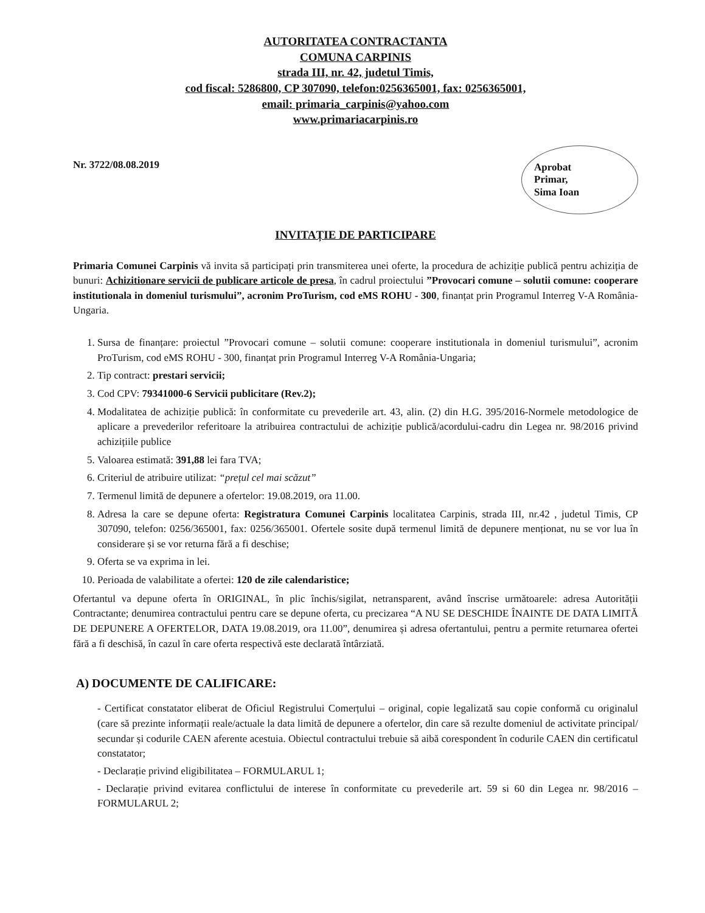AUTORITATEA CONTRACTANTA
COMUNA CARPINIS
strada III, nr. 42, judetul Timis,
cod fiscal: 5286800, CP 307090, telefon:0256365001, fax: 0256365001,
email: primaria_carpinis@yahoo.com
www.primariacarpinis.ro
Nr. 3722/08.08.2019
Aprobat
Primar,
Sima Ioan
INVITAȚIE DE PARTICIPARE
Primaria Comunei Carpinis vă invita să participați prin transmiterea unei oferte, la procedura de achiziție publică pentru achiziția de bunuri: Achizitionare servicii de publicare articole de presa, în cadrul proiectului ”Provocari comune – solutii comune: cooperare institutionala in domeniul turismului”, acronim ProTurism, cod eMS ROHU - 300, finanțat prin Programul Interreg V-A România-Ungaria.
1. Sursa de finanțare: proiectul ”Provocari comune – solutii comune: cooperare institutionala in domeniul turismului”, acronim ProTurism, cod eMS ROHU - 300, finanțat prin Programul Interreg V-A România-Ungaria;
2. Tip contract: prestari servicii;
3. Cod CPV: 79341000-6 Servicii publicitare (Rev.2);
4. Modalitatea de achiziție publică: în conformitate cu prevederile art. 43, alin. (2) din H.G. 395/2016-Normele metodologice de aplicare a prevederilor referitoare la atribuirea contractului de achiziție publică/acordului-cadru din Legea nr. 98/2016 privind achizițiile publice
5. Valoarea estimată: 391,88 lei fara TVA;
6. Criteriul de atribuire utilizat: “prețul cel mai scăzut”
7. Termenul limită de depunere a ofertelor: 19.08.2019, ora 11.00.
8. Adresa la care se depune oferta: Registratura Comunei Carpinis localitatea Carpinis, strada III, nr.42 , judetul Timis, CP 307090, telefon: 0256/365001, fax: 0256/365001. Ofertele sosite după termenul limită de depunere menționat, nu se vor lua în considerare și se vor returna fără a fi deschise;
9. Oferta se va exprima in lei.
10. Perioada de valabilitate a ofertei: 120 de zile calendaristice;
Ofertantul va depune oferta în ORIGINAL, în plic închis/sigilat, netransparent, având înscrise următoarele: adresa Autorității Contractante; denumirea contractului pentru care se depune oferta, cu precizarea “A NU SE DESCHIDE ÎNAINTE DE DATA LIMITĂ DE DEPUNERE A OFERTELOR, DATA 19.08.2019, ora 11.00”, denumirea și adresa ofertantului, pentru a permite returnarea ofertei fără a fi deschisă, în cazul în care oferta respectivă este declarată întârziată.
A) DOCUMENTE DE CALIFICARE:
- Certificat constatator eliberat de Oficiul Registrului Comerțului – original, copie legalizată sau copie conformă cu originalul (care să prezinte informații reale/actuale la data limită de depunere a ofertelor, din care să rezulte domeniul de activitate principal/ secundar și codurile CAEN aferente acestuia. Obiectul contractului trebuie să aibă corespondent în codurile CAEN din certificatul constatator;
- Declarație privind eligibilitatea – FORMULARUL 1;
- Declarație privind evitarea conflictului de interese în conformitate cu prevederile art. 59 si 60 din Legea nr. 98/2016 – FORMULARUL 2;